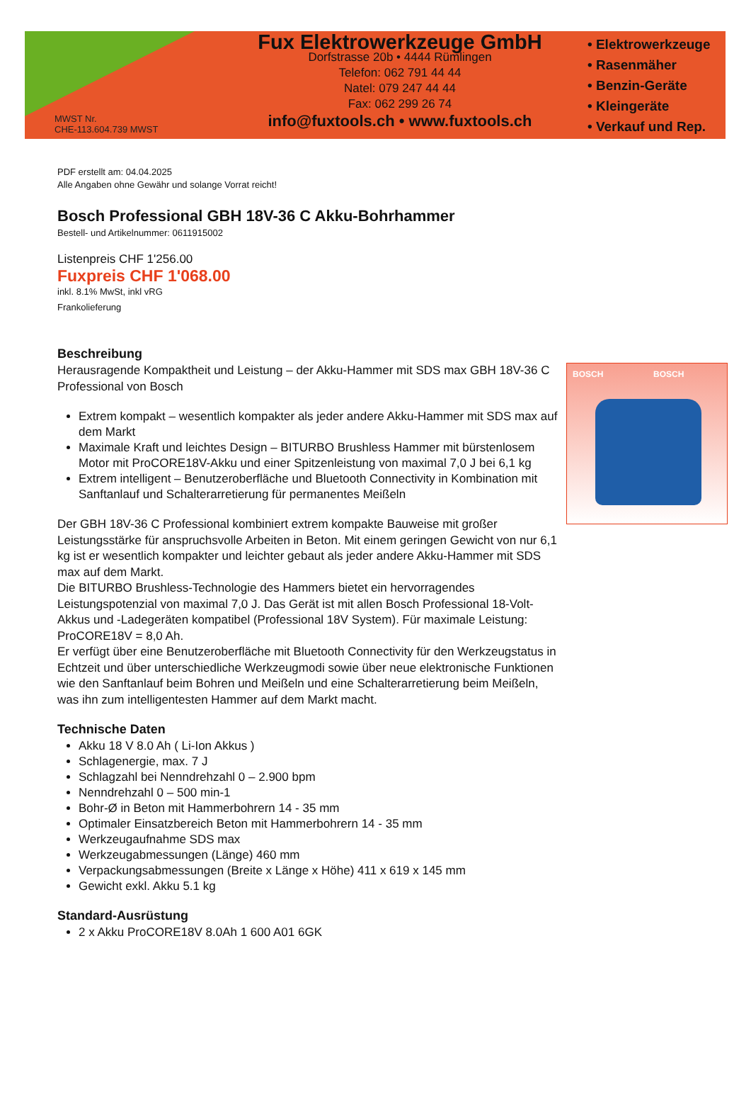MWST Nr.
CHE-113.604.739 MWST
Fux Elektrowerkzeuge GmbH
Dorfstrasse 20b • 4444 Rümlingen
Telefon: 062 791 44 44
Natel: 079 247 44 44
Fax: 062 299 26 74
info@fuxtools.ch • www.fuxtools.ch
• Elektrowerkzeuge
• Rasenmäher
• Benzin-Geräte
• Kleingeräte
• Verkauf und Rep.
PDF erstellt am: 04.04.2025
Alle Angaben ohne Gewähr und solange Vorrat reicht!
Bosch Professional GBH 18V-36 C Akku-Bohrhammer
Bestell- und Artikelnummer: 0611915002
Listenpreis CHF 1'256.00
Fuxpreis CHF 1'068.00
inkl. 8.1% MwSt, inkl vRG
Frankolieferung
Beschreibung
BOSCH BOSCH
Herausragende Kompaktheit und Leistung – der Akku-Hammer mit SDS max GBH 18V-36 C Professional von Bosch
Extrem kompakt – wesentlich kompakter als jeder andere Akku-Hammer mit SDS max auf dem Markt
Maximale Kraft und leichtes Design – BITURBO Brushless Hammer mit bürstenlosem Motor mit ProCORE18V-Akku und einer Spitzenleistung von maximal 7,0 J bei 6,1 kg
Extrem intelligent – Benutzeroberfläche und Bluetooth Connectivity in Kombination mit Sanftanlauf und Schalterarretierung für permanentes Meißeln
Der GBH 18V-36 C Professional kombiniert extrem kompakte Bauweise mit großer Leistungsstärke für anspruchsvolle Arbeiten in Beton. Mit einem geringen Gewicht von nur 6,1 kg ist er wesentlich kompakter und leichter gebaut als jeder andere Akku-Hammer mit SDS max auf dem Markt.
Die BITURBO Brushless-Technologie des Hammers bietet ein hervorragendes Leistungspotenzial von maximal 7,0 J. Das Gerät ist mit allen Bosch Professional 18-Volt-Akkus und -Ladegeräten kompatibel (Professional 18V System). Für maximale Leistung: ProCORE18V = 8,0 Ah.
Er verfügt über eine Benutzeroberfläche mit Bluetooth Connectivity für den Werkzeugstatus in Echtzeit und über unterschiedliche Werkzeugmodi sowie über neue elektronische Funktionen wie den Sanftanlauf beim Bohren und Meißeln und eine Schalterarretierung beim Meißeln, was ihn zum intelligentesten Hammer auf dem Markt macht.
Technische Daten
Akku 18 V 8.0 Ah ( Li-Ion Akkus )
Schlagenergie, max. 7 J
Schlagzahl bei Nenndrehzahl 0 – 2.900 bpm
Nenndrehzahl 0 – 500 min-1
Bohr-Ø in Beton mit Hammerbohrern 14 - 35 mm
Optimaler Einsatzbereich Beton mit Hammerbohrern 14 - 35 mm
Werkzeugaufnahme SDS max
Werkzeugabmessungen (Länge) 460 mm
Verpackungsabmessungen (Breite x Länge x Höhe) 411 x 619 x 145 mm
Gewicht exkl. Akku 5.1 kg
Standard-Ausrüstung
2 x Akku ProCORE18V 8.0Ah 1 600 A01 6GK